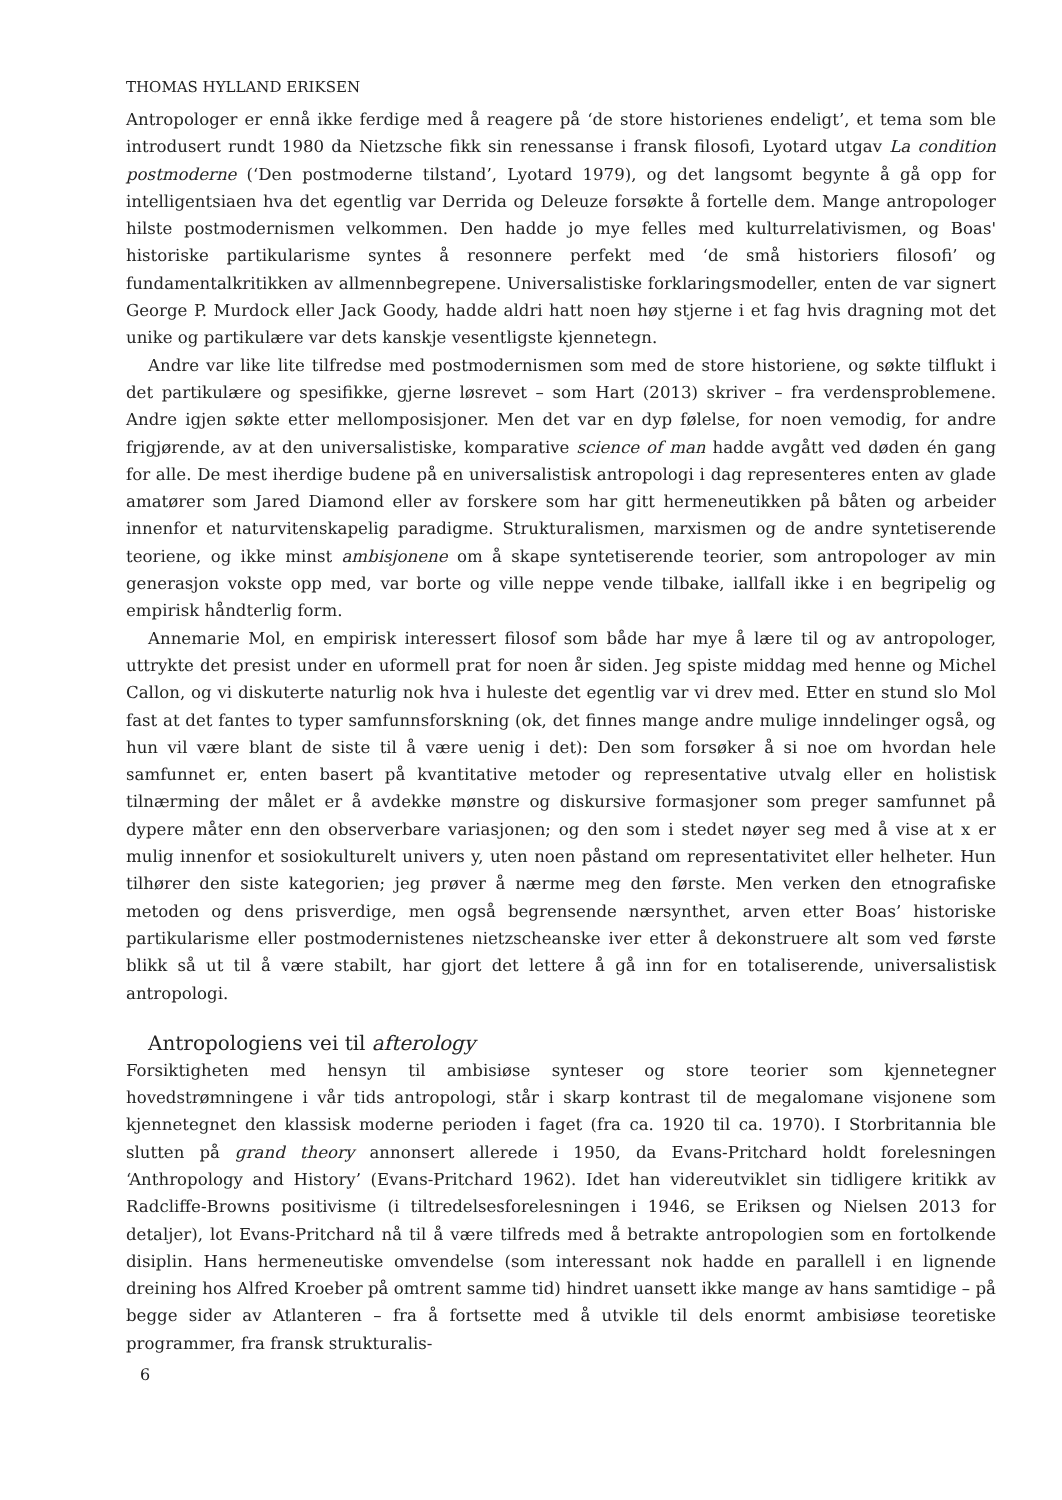THOMAS HYLLAND ERIKSEN
Antropologer er ennå ikke ferdige med å reagere på ‘de store historienes endeligt’, et tema som ble introdusert rundt 1980 da Nietzsche fikk sin renessanse i fransk filosofi, Lyotard utgav La condition postmoderne (‘Den postmoderne tilstand’, Lyotard 1979), og det langsomt begynte å gå opp for intelligentsiaen hva det egentlig var Derrida og Deleuze forsøkte å fortelle dem. Mange antropologer hilste postmodernismen velkommen. Den hadde jo mye felles med kulturrelativismen, og Boas' historiske partikularisme syntes å resonnere perfekt med ‘de små historiers filosofi’ og fundamentalkritikken av allmennbegrepene. Universalistiske forklaringsmodeller, enten de var signert George P. Murdock eller Jack Goody, hadde aldri hatt noen høy stjerne i et fag hvis dragning mot det unike og partikulære var dets kanskje vesentligste kjennetegn.
Andre var like lite tilfredse med postmodernismen som med de store historiene, og søkte tilflukt i det partikulære og spesifikke, gjerne løsrevet – som Hart (2013) skriver – fra verdensproblemene. Andre igjen søkte etter mellomposisjoner. Men det var en dyp følelse, for noen vemodig, for andre frigjørende, av at den universalistiske, komparative science of man hadde avgått ved døden én gang for alle. De mest iherdige budene på en universalistisk antropologi i dag representeres enten av glade amatører som Jared Diamond eller av forskere som har gitt hermeneutikken på båten og arbeider innenfor et naturvitenskapelig paradigme. Strukturalismen, marxismen og de andre syntetiserende teoriene, og ikke minst ambisjonene om å skape syntetiserende teorier, som antropologer av min generasjon vokste opp med, var borte og ville neppe vende tilbake, iallfall ikke i en begripelig og empirisk håndterlig form.
Annemarie Mol, en empirisk interessert filosof som både har mye å lære til og av antropologer, uttrykte det presist under en uformell prat for noen år siden. Jeg spiste middag med henne og Michel Callon, og vi diskuterte naturlig nok hva i huleste det egentlig var vi drev med. Etter en stund slo Mol fast at det fantes to typer samfunnsforskning (ok, det finnes mange andre mulige inndelinger også, og hun vil være blant de siste til å være uenig i det): Den som forsøker å si noe om hvordan hele samfunnet er, enten basert på kvantitative metoder og representative utvalg eller en holistisk tilnærming der målet er å avdekke mønstre og diskursive formasjoner som preger samfunnet på dypere måter enn den observerbare variasjonen; og den som i stedet nøyer seg med å vise at x er mulig innenfor et sosiokulturelt univers y, uten noen påstand om representativitet eller helheter. Hun tilhører den siste kategorien; jeg prøver å nærme meg den første. Men verken den etnografiske metoden og dens prisverdige, men også begrensende nærsynthet, arven etter Boas’ historiske partikularisme eller postmodernistenes nietzscheanske iver etter å dekonstruere alt som ved første blikk så ut til å være stabilt, har gjort det lettere å gå inn for en totaliserende, universalistisk antropologi.
Antropologiens vei til afterology
Forsiktigheten med hensyn til ambisiøse synteser og store teorier som kjennetegner hovedstrømningene i vår tids antropologi, står i skarp kontrast til de megalomane visjonene som kjennetegnet den klassisk moderne perioden i faget (fra ca. 1920 til ca. 1970). I Storbritannia ble slutten på grand theory annonsert allerede i 1950, da Evans-Pritchard holdt forelesningen ‘Anthropology and History’ (Evans-Pritchard 1962). Idet han videreutviklet sin tidligere kritikk av Radcliffe-Browns positivisme (i tiltredelsesforelesningen i 1946, se Eriksen og Nielsen 2013 for detaljer), lot Evans-Pritchard nå til å være tilfreds med å betrakte antropologien som en fortolkende disiplin. Hans hermeneutiske omvendelse (som interessant nok hadde en parallell i en lignende dreining hos Alfred Kroeber på omtrent samme tid) hindret uansett ikke mange av hans samtidige – på begge sider av Atlanteren – fra å fortsette med å utvikle til dels enormt ambisiøse teoretiske programmer, fra fransk strukturalis-
6